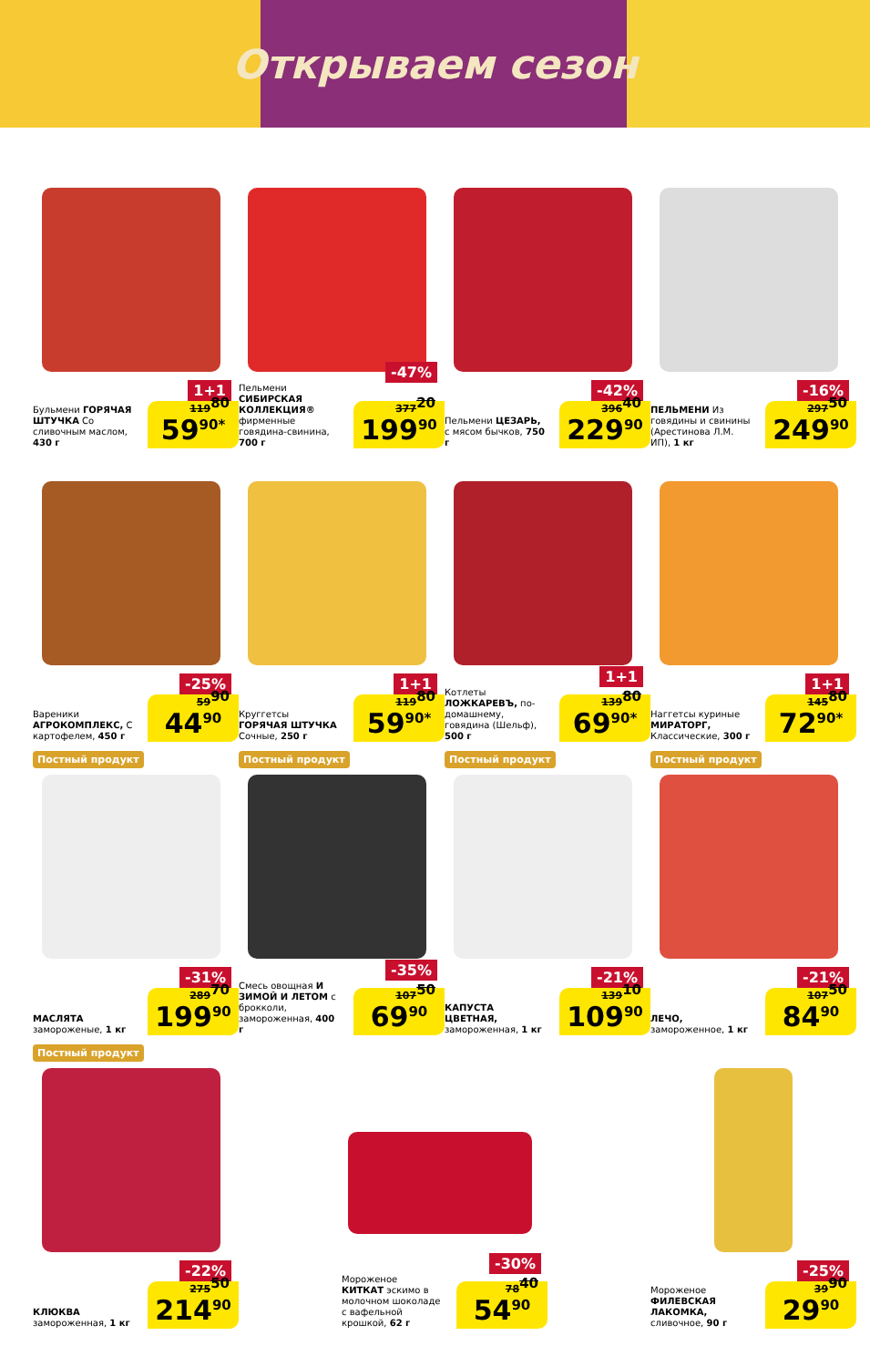Открываем сезон
1+1
Бульмени ГОРЯЧАЯ ШТУЧКА Со сливочным маслом, 430 г
119<sup>80</sup> 59<sup>90*</sup>
-47%
Пельмени СИБИРСКАЯ КОЛЛЕКЦИЯ® фирменные говядина-свинина, 700 г
377<sup>20</sup> 199<sup>90</sup>
-42%
Пельмени ЦЕЗАРЬ, с мясом бычков, 750 г
396<sup>40</sup> 229<sup>90</sup>
-16%
ПЕЛЬМЕНИ Из говядины и свинины (Арестинова Л.М. ИП), 1 кг
297<sup>50</sup> 249<sup>90</sup>
-25%
Вареники АГРОКОМПЛЕКС, С картофелем, 450 г
59<sup>90</sup> 44<sup>90</sup>
1+1
Круггетсы ГОРЯЧАЯ ШТУЧКА Сочные, 250 г
119<sup>80</sup> 59<sup>90*</sup>
1+1
Котлеты ЛОЖКАРЕВЪ, по-домашнему, говядина (Шельф), 500 г
139<sup>80</sup> 69<sup>90*</sup>
1+1
Наггетсы куриные МИРАТОРГ, Классические, 300 г
145<sup>80</sup> 72<sup>90*</sup>
Постный продукт
-31%
МАСЛЯТА замороженые, 1 кг
289<sup>70</sup> 199<sup>90</sup>
Постный продукт
-35%
Смесь овощная И ЗИМОЙ И ЛЕТОМ с брокколи, замороженная, 400 г
107<sup>50</sup> 69<sup>90</sup>
Постный продукт
-21%
КАПУСТА ЦВЕТНАЯ, замороженная, 1 кг
139<sup>10</sup> 109<sup>90</sup>
Постный продукт
-21%
ЛЕЧО, замороженное, 1 кг
107<sup>50</sup> 84<sup>90</sup>
Постный продукт
-22%
КЛЮКВА замороженная, 1 кг
275<sup>50</sup> 214<sup>90</sup>
-30%
Мороженое КИТКАТ эскимо в молочном шоколаде с вафельной крошкой, 62 г
78<sup>40</sup> 54<sup>90</sup>
-25%
Мороженое ФИЛЕВСКАЯ ЛАКОМКА, сливочное, 90 г
39<sup>90</sup> 29<sup>90</sup>